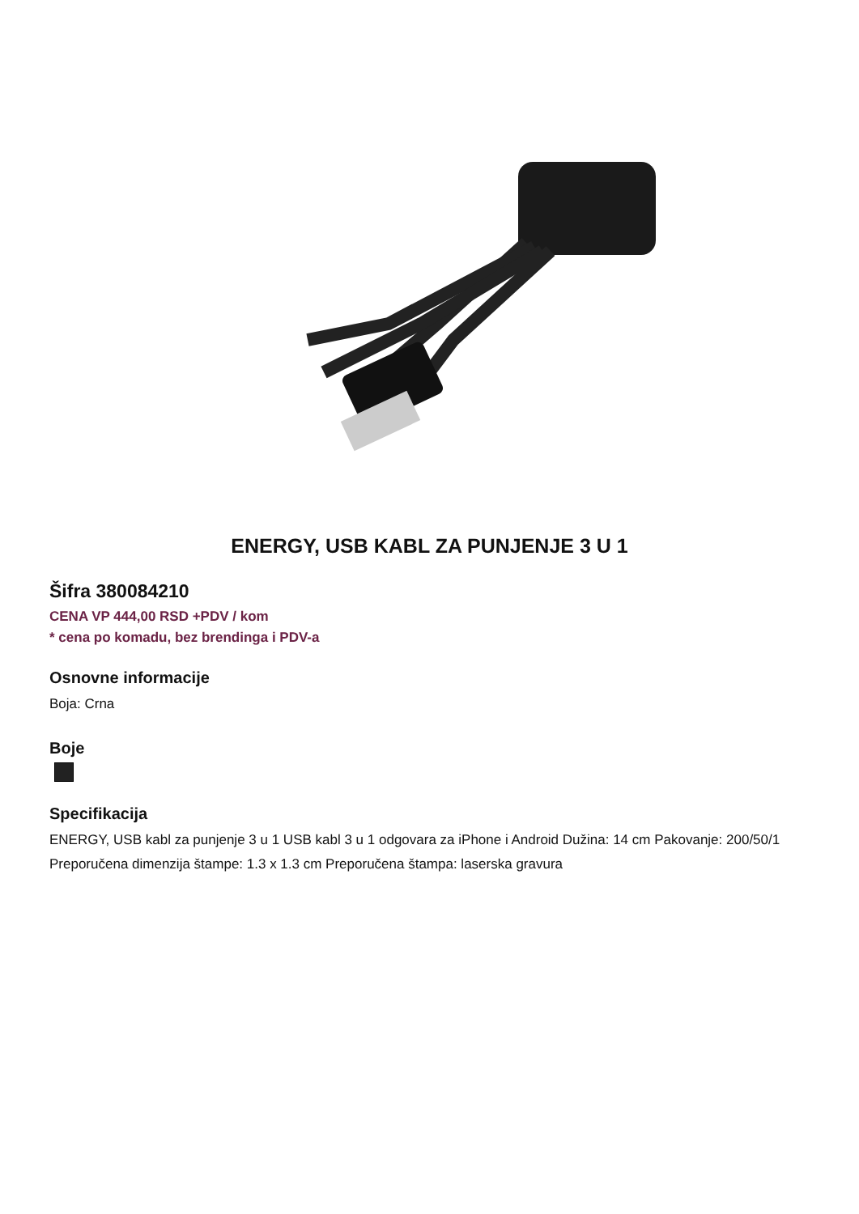ENERGY, USB KABL ZA PUNJENJE 3 U 1
Šifra 380084210
CENA VP 444,00 RSD +PDV / kom
* cena po komadu, bez brendinga i PDV-a
Osnovne informacije
Boja: Crna
Boje
Specifikacija
ENERGY, USB kabl za punjenje 3 u 1 USB kabl 3 u 1 odgovara za iPhone i Android Dužina: 14 cm Pakovanje: 200/50/1 Preporučena dimenzija štampe: 1.3 x 1.3 cm Preporučena štampa: laserska gravura